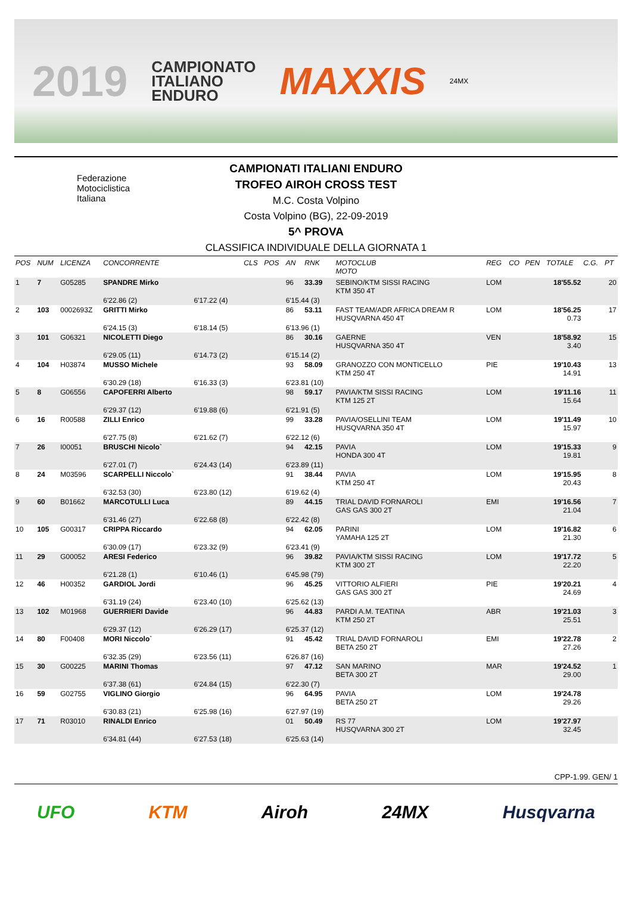2019 CAMPIONATO
ITALIANO
ENDURO MAXXIS 24MX
Federazione
Motociclistica
Italiana
CAMPIONATI ITALIANI ENDURO
TROFEO AIROH CROSS TEST
M.C. Costa Volpino
Costa Volpino (BG), 22-09-2019
5^ PROVA
CLASSIFICA INDIVIDUALE DELLA GIORNATA 1
| POS | NUM | LICENZA | CONCORRENTE | | CLS | POS | AN | RNK | MOTOCLUB MOTO | REG | CO | PEN | TOTALE | C.G. | PT |
| --- | --- | --- | --- | --- | --- | --- | --- | --- | --- | --- | --- | --- | --- | --- | --- |
| 1 | 7 | G05285 | SPANDRE Mirko | | | | 96 | 33.39 | SEBINO/KTM SISSI RACING KTM 350 4T | LOM | | | 18'55.52 | | 20 |
| | | | 6'22.86 (2) | 6'17.22 (4) | | | 6'15.44 (3) | | | | | | | | |
| 2 | 103 | 0002693Z | GRITTI Mirko | | | | 86 | 53.11 | FAST TEAM/ADR AFRICA DREAM R HUSQVARNA 450 4T | LOM | | | 18'56.25 0.73 | | 17 |
| | | | 6'24.15 (3) | 6'18.14 (5) | | | 6'13.96 (1) | | | | | | | | |
| 3 | 101 | G06321 | NICOLETTI Diego | | | | 86 | 30.16 | GAERNE HUSQVARNA 350 4T | VEN | | | 18'58.92 3.40 | | 15 |
| | | | 6'29.05 (11) | 6'14.73 (2) | | | 6'15.14 (2) | | | | | | | | |
| 4 | 104 | H03874 | MUSSO Michele | | | | 93 | 58.09 | GRANOZZO CON MONTICELLO KTM 250 4T | PIE | | | 19'10.43 14.91 | | 13 |
| | | | 6'30.29 (18) | 6'16.33 (3) | | | 6'23.81 (10) | | | | | | | | |
| 5 | 8 | G06556 | CAPOFERRI Alberto | | | | 98 | 59.17 | PAVIA/KTM SISSI RACING KTM 125 2T | LOM | | | 19'11.16 15.64 | | 11 |
| | | | 6'29.37 (12) | 6'19.88 (6) | | | 6'21.91 (5) | | | | | | | | |
| 6 | 16 | R00588 | ZILLI Enrico | | | | 99 | 33.28 | PAVIA/OSELLINI TEAM HUSQVARNA 350 4T | LOM | | | 19'11.49 15.97 | | 10 |
| | | | 6'27.75 (8) | 6'21.62 (7) | | | 6'22.12 (6) | | | | | | | | |
| 7 | 26 | I00051 | BRUSCHI Nicolo` | | | | 94 | 42.15 | PAVIA HONDA 300 4T | LOM | | | 19'15.33 19.81 | | 9 |
| | | | 6'27.01 (7) | 6'24.43 (14) | | | 6'23.89 (11) | | | | | | | | |
| 8 | 24 | M03596 | SCARPELLI Niccolo` | | | | 91 | 38.44 | PAVIA KTM 250 4T | LOM | | | 19'15.95 20.43 | | 8 |
| | | | 6'32.53 (30) | 6'23.80 (12) | | | 6'19.62 (4) | | | | | | | | |
| 9 | 60 | B01662 | MARCOTULLI Luca | | | | 89 | 44.15 | TRIAL DAVID FORNAROLI GAS GAS 300 2T | EMI | | | 19'16.56 21.04 | | 7 |
| | | | 6'31.46 (27) | 6'22.68 (8) | | | 6'22.42 (8) | | | | | | | | |
| 10 | 105 | G00317 | CRIPPA Riccardo | | | | 94 | 62.05 | PARINI YAMAHA 125 2T | LOM | | | 19'16.82 21.30 | | 6 |
| | | | 6'30.09 (17) | 6'23.32 (9) | | | 6'23.41 (9) | | | | | | | | |
| 11 | 29 | G00052 | ARESI Federico | | | | 96 | 39.82 | PAVIA/KTM SISSI RACING KTM 300 2T | LOM | | | 19'17.72 22.20 | | 5 |
| | | | 6'21.28 (1) | 6'10.46 (1) | | | 6'45.98 (79) | | | | | | | | |
| 12 | 46 | H00352 | GARDIOL Jordi | | | | 96 | 45.25 | VITTORIO ALFIERI GAS GAS 300 2T | PIE | | | 19'20.21 24.69 | | 4 |
| | | | 6'31.19 (24) | 6'23.40 (10) | | | 6'25.62 (13) | | | | | | | | |
| 13 | 102 | M01968 | GUERRIERI Davide | | | | 96 | 44.83 | PARDI A.M. TEATINA KTM 250 2T | ABR | | | 19'21.03 25.51 | | 3 |
| | | | 6'29.37 (12) | 6'26.29 (17) | | | 6'25.37 (12) | | | | | | | | |
| 14 | 80 | F00408 | MORI Niccolo` | | | | 91 | 45.42 | TRIAL DAVID FORNAROLI BETA 250 2T | EMI | | | 19'22.78 27.26 | | 2 |
| | | | 6'32.35 (29) | 6'23.56 (11) | | | 6'26.87 (16) | | | | | | | | |
| 15 | 30 | G00225 | MARINI Thomas | | | | 97 | 47.12 | SAN MARINO BETA 300 2T | MAR | | | 19'24.52 29.00 | | 1 |
| | | | 6'37.38 (61) | 6'24.84 (15) | | | 6'22.30 (7) | | | | | | | | |
| 16 | 59 | G02755 | VIGLINO Giorgio | | | | 96 | 64.95 | PAVIA BETA 250 2T | LOM | | | 19'24.78 29.26 | | |
| | | | 6'30.83 (21) | 6'25.98 (16) | | | 6'27.97 (19) | | | | | | | | |
| 17 | 71 | R03010 | RINALDI Enrico | | | | 01 | 50.49 | RS 77 HUSQVARNA 300 2T | LOM | | | 19'27.97 32.45 | | |
| | | | 6'34.81 (44) | 6'27.53 (18) | | | 6'25.63 (14) | | | | | | | | |
CPP-1.99. GEN/ 1
UFO KTM Airoh 24MX Husqvarna